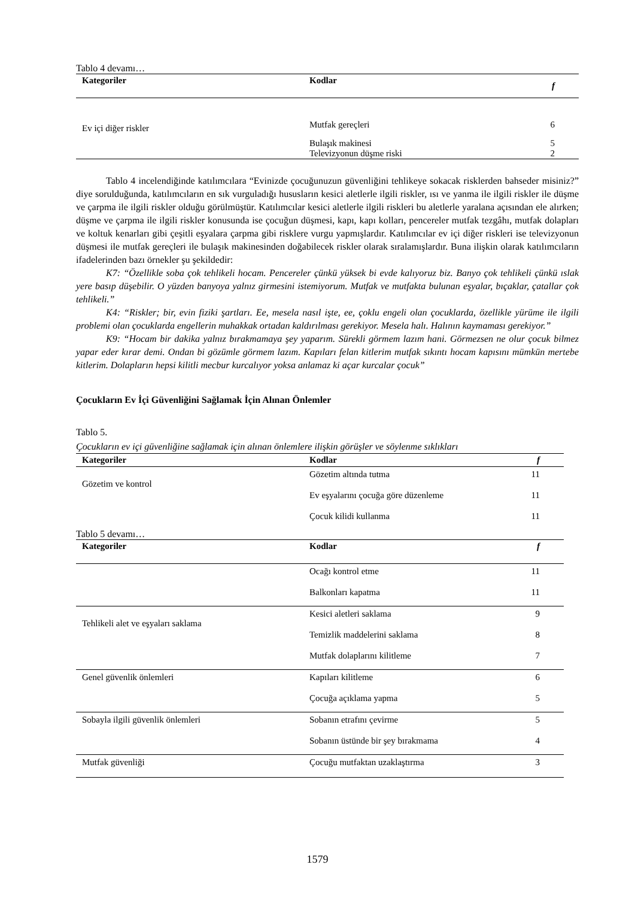Tablo 4 devamı…
| Kategoriler | Kodlar | f |
| --- | --- | --- |
| Ev içi diğer riskler | Mutfak gereçleri | 6 |
| | Bulaşık makinesi | 5 |
| | Televizyonun düşme riski | 2 |
Tablo 4 incelendiğinde katılımcılara “Evinizde çocuğunuzun güvenliğini tehlikeye sokacak risklerden bahseder misiniz?” diye sorulduğunda, katılımcıların en sık vurguladığı hususların kesici aletlerle ilgili riskler, ısı ve yanma ile ilgili riskler ile düşme ve çarpma ile ilgili riskler olduğu görülmüştür. Katılımcılar kesici aletlerle ilgili riskleri bu aletlerle yaralana açısından ele alırken; düşme ve çarpma ile ilgili riskler konusunda ise çocuğun düşmesi, kapı, kapı kolları, pencereler mutfak tezgâhı, mutfak dolapları ve koltuk kenarları gibi çeşitli eşyalara çarpma gibi risklere vurgu yapmışlardır. Katılımcılar ev içi diğer riskleri ise televizyonun düşmesi ile mutfak gereçleri ile bulaşık makinesinden doğabilecek riskler olarak sıralamışlardır. Buna ilişkin olarak katılımcıların ifadelerinden bazı örnekler şu şekildedir:
K7: “Özellikle soba çok tehlikeli hocam. Pencereler çünkü yüksek bi evde kalıyoruz biz. Banyo çok tehlikeli çünkü ıslak yere basıp düşebilir. O yüzden banyoya yalnız girmesini istemiyorum. Mutfak ve mutfakta bulunan eşyalar, bıçaklar, çatallar çok tehlikeli.”
K4: “Riskler; bir, evin fiziki şartları. Ee, mesela nasıl işte, ee, çoklu engeli olan çocuklarda, özellikle yürüme ile ilgili problemi olan çocuklarda engellerin muhakkak ortadan kaldırılması gerekiyor. Mesela halı. Halının kaymaması gerekiyor.”
K9: “Hocam bir dakika yalnız bırakmamaya şey yaparım. Sürekli görmem lazım hani. Görmezsen ne olur çocuk bilmez yapar eder kırar demi. Ondan bi gözümle görmem lazım. Kapıları felan kitlerim mutfak sıkıntı hocam kapısını mümkün mertebe kitlerim. Dolapların hepsi kilitli mecbur kurcalıyor yoksa anlamaz ki açar kurcalar çocuk”
Çocukların Ev İçi Güvenliğini Sağlamak İçin Alınan Önlemler
Tablo 5.
Çocukların ev içi güvenliğine sağlamak için alınan önlemlere ilişkin görüşler ve söylenme sıklıkları
| Kategoriler | Kodlar | f |
| --- | --- | --- |
| Gözetim ve kontrol | Gözetim altında tutma | 11 |
| | Ev eşyalarını çocuğa göre düzenleme | 11 |
| | Çocuk kilidi kullanma | 11 |
Tablo 5 devamı…
| Kategoriler | Kodlar | f |
| --- | --- | --- |
| | Ocağı kontrol etme | 11 |
| | Balkonları kapatma | 11 |
| Tehlikeli alet ve eşyaları saklama | Kesici aletleri saklama | 9 |
| | Temizlik maddelerini saklama | 8 |
| | Mutfak dolaplarını kilitleme | 7 |
| Genel güvenlik önlemleri | Kapıları kilitleme | 6 |
| | Çocuğa açıklama yapma | 5 |
| Sobayla ilgili güvenlik önlemleri | Sobanın etrafını çevirme | 5 |
| | Sobanın üstünde bir şey bırakmama | 4 |
| Mutfak güvenliği | Çocuğu mutfaktan uzaklaştırma | 3 |
1579